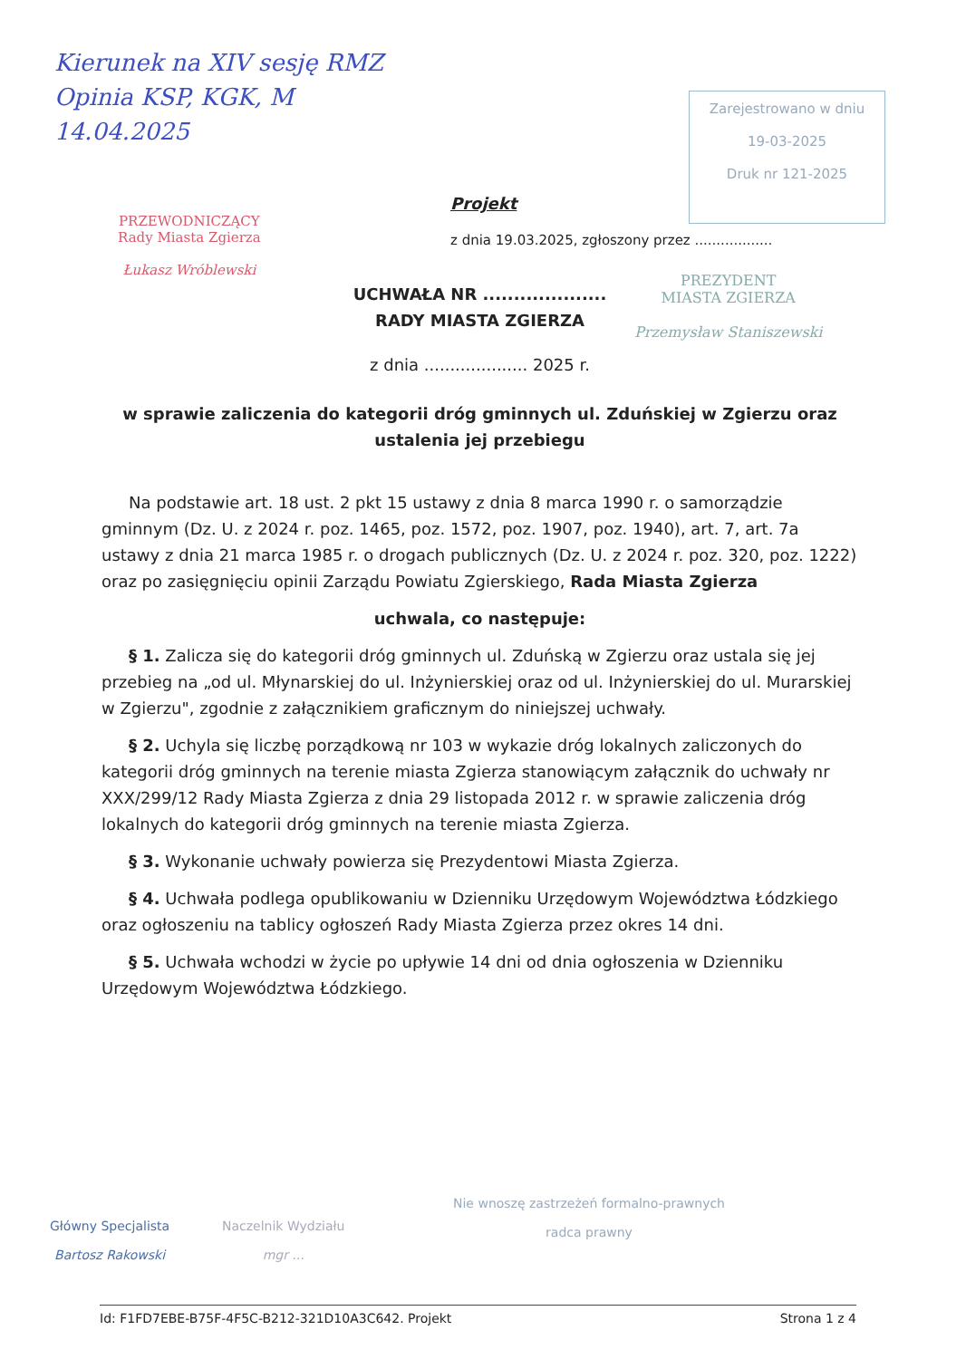Kierunek na XIV sesję RMZ
Opinia KSP, KGK, M
14.04.2025
PRZEWODNICZĄCY
Rady Miasta Zgierza
Łukasz Wróblewski
Zarejestrowano w dniu
19-03-2025
Druk nr 121-2025
PREZYDENT
MIASTA ZGIERZA
Przemysław Staniszewski
Projekt
z dnia 19.03.2025, zgłoszony przez ..................
UCHWAŁA NR ....................
RADY MIASTA ZGIERZA
z dnia .................... 2025 r.
w sprawie zaliczenia do kategorii dróg gminnych ul. Zduńskiej w Zgierzu oraz ustalenia jej przebiegu
Na podstawie art. 18 ust. 2 pkt 15 ustawy z dnia 8 marca 1990 r. o samorządzie gminnym (Dz. U. z 2024 r. poz. 1465, poz. 1572, poz. 1907, poz. 1940), art. 7, art. 7a ustawy z dnia 21 marca 1985 r. o drogach publicznych (Dz. U. z 2024 r. poz. 320, poz. 1222) oraz po zasięgnięciu opinii Zarządu Powiatu Zgierskiego, Rada Miasta Zgierza
uchwala, co następuje:
§ 1. Zalicza się do kategorii dróg gminnych ul. Zduńską w Zgierzu oraz ustala się jej przebieg na „od ul. Młynarskiej do ul. Inżynierskiej oraz od ul. Inżynierskiej do ul. Murarskiej w Zgierzu", zgodnie z załącznikiem graficznym do niniejszej uchwały.
§ 2. Uchyla się liczbę porządkową nr 103 w wykazie dróg lokalnych zaliczonych do kategorii dróg gminnych na terenie miasta Zgierza stanowiącym załącznik do uchwały nr XXX/299/12 Rady Miasta Zgierza z dnia 29 listopada 2012 r. w sprawie zaliczenia dróg lokalnych do kategorii dróg gminnych na terenie miasta Zgierza.
§ 3. Wykonanie uchwały powierza się Prezydentowi Miasta Zgierza.
§ 4. Uchwała podlega opublikowaniu w Dzienniku Urzędowym Województwa Łódzkiego oraz ogłoszeniu na tablicy ogłoszeń Rady Miasta Zgierza przez okres 14 dni.
§ 5. Uchwała wchodzi w życie po upływie 14 dni od dnia ogłoszenia w Dzienniku Urzędowym Województwa Łódzkiego.
Główny Specjalista
Bartosz Rakowski
Naczelnik Wydziału
mgr ...
Nie wnoszę zastrzeżeń formalno-prawnych
radca prawny
Id: F1FD7EBE-B75F-4F5C-B212-321D10A3C642. Projekt Strona 1 z 4